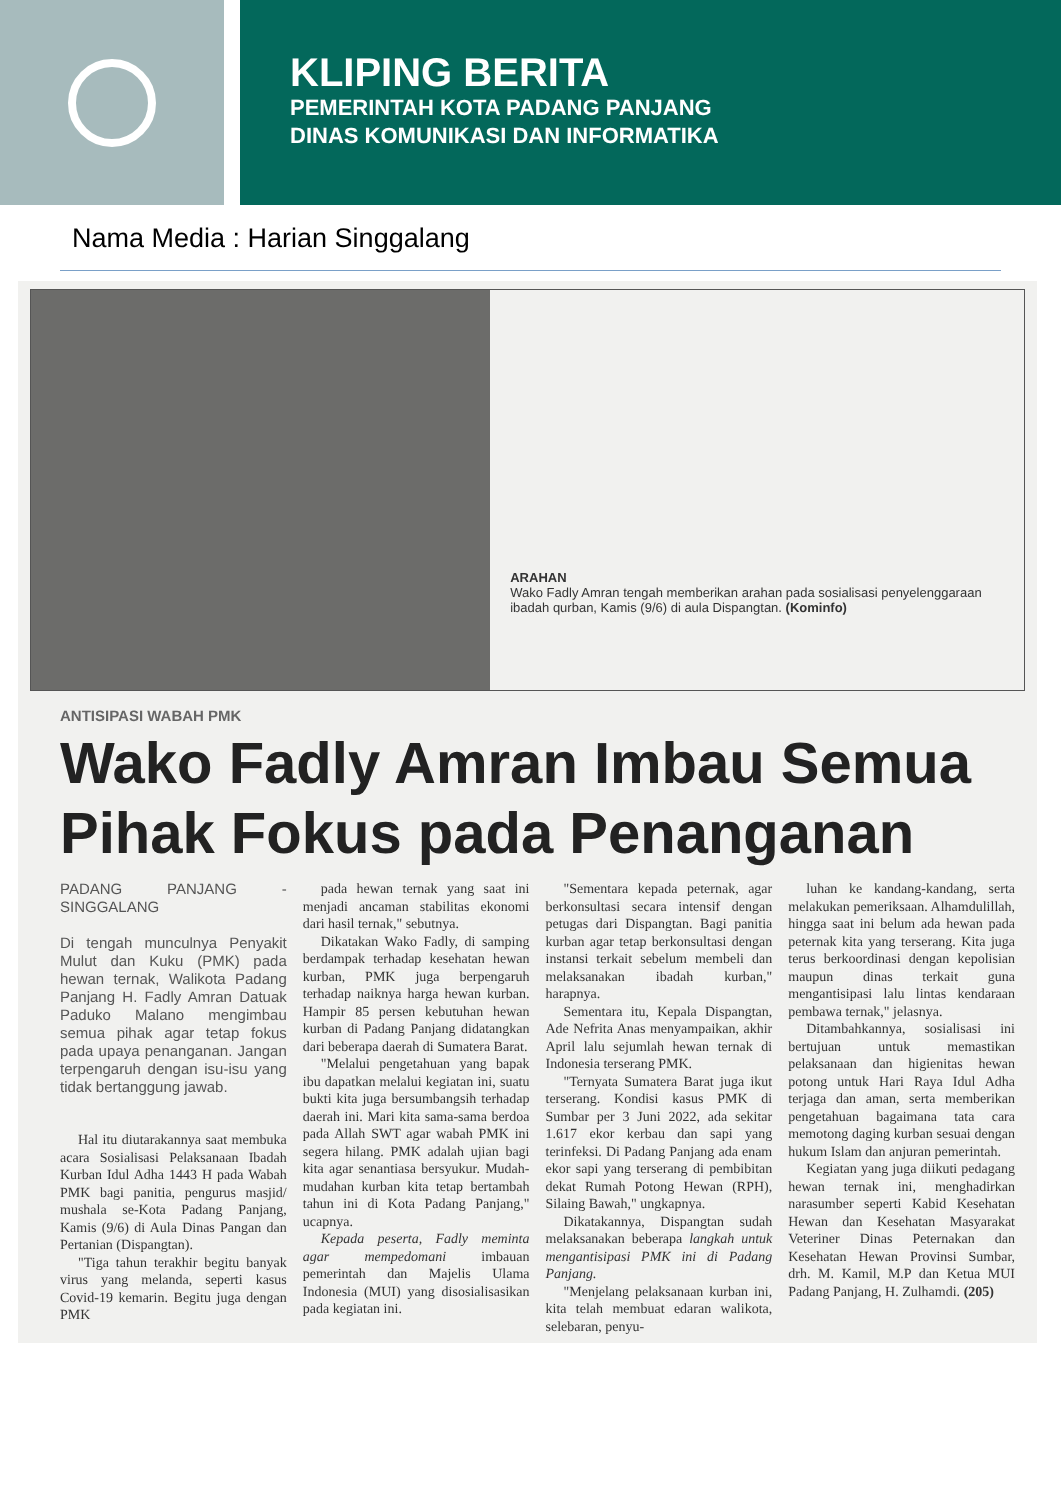KLIPING BERITA
PEMERINTAH KOTA PADANG PANJANG
DINAS KOMUNIKASI DAN INFORMATIKA
Nama Media : Harian Singgalang
ARAHAN
Wako Fadly Amran tengah memberikan arahan pada sosialisasi penyelenggaraan ibadah qurban, Kamis (9/6) di aula Dispangtan. (Kominfo)
ANTISIPASI WABAH PMK
Wako Fadly Amran Imbau Semua Pihak Fokus pada Penanganan
PADANG PANJANG - SINGGALANG
Di tengah munculnya Penyakit Mulut dan Kuku (PMK) pada hewan ternak, Walikota Padang Panjang H. Fadly Amran Datuak Paduko Malano mengimbau semua pihak agar tetap fokus pada upaya penanganan. Jangan terpengaruh dengan isu-isu yang tidak bertanggung jawab.
Hal itu diutarakannya saat membuka acara Sosialisasi Pelaksanaan Ibadah Kurban Idul Adha 1443 H pada Wabah PMK bagi panitia, pengurus masjid/ mushala se-Kota Padang Panjang, Kamis (9/6) di Aula Dinas Pangan dan Pertanian (Dispangtan).
"Tiga tahun terakhir begitu banyak virus yang melanda, seperti kasus Covid-19 kemarin. Begitu juga dengan PMK
pada hewan ternak yang saat ini menjadi ancaman stabilitas ekonomi dari hasil ternak," sebutnya.
Dikatakan Wako Fadly, di samping berdampak terhadap kesehatan hewan kurban, PMK juga berpengaruh terhadap naiknya harga hewan kurban. Hampir 85 persen kebutuhan hewan kurban di Padang Panjang didatangkan dari beberapa daerah di Sumatera Barat.
"Melalui pengetahuan yang bapak ibu dapatkan melalui kegiatan ini, suatu bukti kita juga bersumbangsih terhadap daerah ini. Mari kita sama-sama berdoa pada Allah SWT agar wabah PMK ini segera hilang. PMK adalah ujian bagi kita agar senantiasa bersyukur. Mudah-mudahan kurban kita tetap bertambah tahun ini di Kota Padang Panjang," ucapnya.
Kepada peserta, Fadly meminta agar mempedomani imbauan pemerintah dan Majelis Ulama Indonesia (MUI) yang disosialisasikan pada kegiatan ini.
"Sementara kepada peternak, agar berkonsultasi secara intensif dengan petugas dari Dispangtan. Bagi panitia kurban agar tetap berkonsultasi dengan instansi terkait sebelum membeli dan melaksanakan ibadah kurban," harapnya.
Sementara itu, Kepala Dispangtan, Ade Nefrita Anas menyampaikan, akhir April lalu sejumlah hewan ternak di Indonesia terserang PMK.
"Ternyata Sumatera Barat juga ikut terserang. Kondisi kasus PMK di Sumbar per 3 Juni 2022, ada sekitar 1.617 ekor kerbau dan sapi yang terinfeksi. Di Padang Panjang ada enam ekor sapi yang terserang di pembibitan dekat Rumah Potong Hewan (RPH), Silaing Bawah," ungkapnya.
Dikatakannya, Dispangtan sudah melaksanakan beberapa langkah untuk mengantisipasi PMK ini di Padang Panjang.
"Menjelang pelaksanaan kurban ini, kita telah membuat edaran walikota, selebaran, penyu-
luhan ke kandang-kandang, serta melakukan pemeriksaan. Alhamdulillah, hingga saat ini belum ada hewan pada peternak kita yang terserang. Kita juga terus berkoordinasi dengan kepolisian maupun dinas terkait guna mengantisipasi lalu lintas kendaraan pembawa ternak," jelasnya.
Ditambahkannya, sosialisasi ini bertujuan untuk memastikan pelaksanaan dan higienitas hewan potong untuk Hari Raya Idul Adha terjaga dan aman, serta memberikan pengetahuan bagaimana tata cara memotong daging kurban sesuai dengan hukum Islam dan anjuran pemerintah.
Kegiatan yang juga diikuti pedagang hewan ternak ini, menghadirkan narasumber seperti Kabid Kesehatan Hewan dan Kesehatan Masyarakat Veteriner Dinas Peternakan dan Kesehatan Hewan Provinsi Sumbar, drh. M. Kamil, M.P dan Ketua MUI Padang Panjang, H. Zulhamdi. (205)